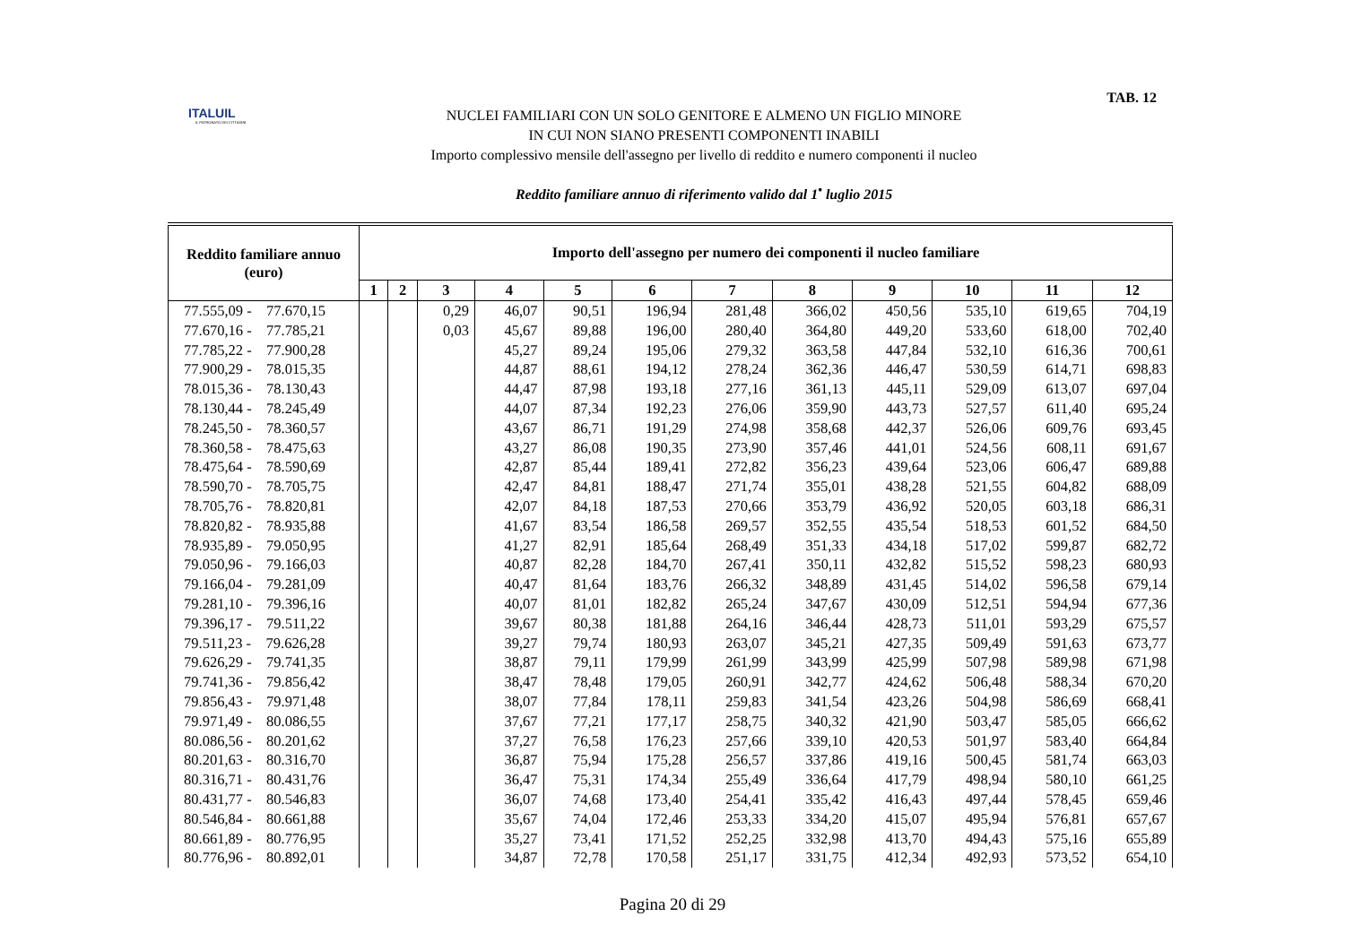ITALUIL
IL PATRONATO DEI CITTADINI
TAB. 12
NUCLEI FAMILIARI CON UN SOLO GENITORE E ALMENO UN FIGLIO MINORE
IN CUI NON SIANO PRESENTI COMPONENTI INABILI
Importo complessivo mensile dell'assegno per livello di reddito e numero componenti il nucleo
Reddito familiare annuo di riferimento valido dal 1<sup>•</sup> luglio 2015
| Reddito familiare annuo (euro) | Importo dell'assegno per numero dei componenti il nucleo familiare | | | | | | | | | | | |
| --- | --- | --- | --- | --- | --- | --- | --- | --- | --- | --- | --- | --- |
| | 1 | 2 | 3 | 4 | 5 | 6 | 7 | 8 | 9 | 10 | 11 | 12 |
| 77.555,09 - 77.670,15 | | | 0,29 | 46,07 | 90,51 | 196,94 | 281,48 | 366,02 | 450,56 | 535,10 | 619,65 | 704,19 |
| 77.670,16 - 77.785,21 | | | 0,03 | 45,67 | 89,88 | 196,00 | 280,40 | 364,80 | 449,20 | 533,60 | 618,00 | 702,40 |
| 77.785,22 - 77.900,28 | | | | 45,27 | 89,24 | 195,06 | 279,32 | 363,58 | 447,84 | 532,10 | 616,36 | 700,61 |
| 77.900,29 - 78.015,35 | | | | 44,87 | 88,61 | 194,12 | 278,24 | 362,36 | 446,47 | 530,59 | 614,71 | 698,83 |
| 78.015,36 - 78.130,43 | | | | 44,47 | 87,98 | 193,18 | 277,16 | 361,13 | 445,11 | 529,09 | 613,07 | 697,04 |
| 78.130,44 - 78.245,49 | | | | 44,07 | 87,34 | 192,23 | 276,06 | 359,90 | 443,73 | 527,57 | 611,40 | 695,24 |
| 78.245,50 - 78.360,57 | | | | 43,67 | 86,71 | 191,29 | 274,98 | 358,68 | 442,37 | 526,06 | 609,76 | 693,45 |
| 78.360,58 - 78.475,63 | | | | 43,27 | 86,08 | 190,35 | 273,90 | 357,46 | 441,01 | 524,56 | 608,11 | 691,67 |
| 78.475,64 - 78.590,69 | | | | 42,87 | 85,44 | 189,41 | 272,82 | 356,23 | 439,64 | 523,06 | 606,47 | 689,88 |
| 78.590,70 - 78.705,75 | | | | 42,47 | 84,81 | 188,47 | 271,74 | 355,01 | 438,28 | 521,55 | 604,82 | 688,09 |
| 78.705,76 - 78.820,81 | | | | 42,07 | 84,18 | 187,53 | 270,66 | 353,79 | 436,92 | 520,05 | 603,18 | 686,31 |
| 78.820,82 - 78.935,88 | | | | 41,67 | 83,54 | 186,58 | 269,57 | 352,55 | 435,54 | 518,53 | 601,52 | 684,50 |
| 78.935,89 - 79.050,95 | | | | 41,27 | 82,91 | 185,64 | 268,49 | 351,33 | 434,18 | 517,02 | 599,87 | 682,72 |
| 79.050,96 - 79.166,03 | | | | 40,87 | 82,28 | 184,70 | 267,41 | 350,11 | 432,82 | 515,52 | 598,23 | 680,93 |
| 79.166,04 - 79.281,09 | | | | 40,47 | 81,64 | 183,76 | 266,32 | 348,89 | 431,45 | 514,02 | 596,58 | 679,14 |
| 79.281,10 - 79.396,16 | | | | 40,07 | 81,01 | 182,82 | 265,24 | 347,67 | 430,09 | 512,51 | 594,94 | 677,36 |
| 79.396,17 - 79.511,22 | | | | 39,67 | 80,38 | 181,88 | 264,16 | 346,44 | 428,73 | 511,01 | 593,29 | 675,57 |
| 79.511,23 - 79.626,28 | | | | 39,27 | 79,74 | 180,93 | 263,07 | 345,21 | 427,35 | 509,49 | 591,63 | 673,77 |
| 79.626,29 - 79.741,35 | | | | 38,87 | 79,11 | 179,99 | 261,99 | 343,99 | 425,99 | 507,98 | 589,98 | 671,98 |
| 79.741,36 - 79.856,42 | | | | 38,47 | 78,48 | 179,05 | 260,91 | 342,77 | 424,62 | 506,48 | 588,34 | 670,20 |
| 79.856,43 - 79.971,48 | | | | 38,07 | 77,84 | 178,11 | 259,83 | 341,54 | 423,26 | 504,98 | 586,69 | 668,41 |
| 79.971,49 - 80.086,55 | | | | 37,67 | 77,21 | 177,17 | 258,75 | 340,32 | 421,90 | 503,47 | 585,05 | 666,62 |
| 80.086,56 - 80.201,62 | | | | 37,27 | 76,58 | 176,23 | 257,66 | 339,10 | 420,53 | 501,97 | 583,40 | 664,84 |
| 80.201,63 - 80.316,70 | | | | 36,87 | 75,94 | 175,28 | 256,57 | 337,86 | 419,16 | 500,45 | 581,74 | 663,03 |
| 80.316,71 - 80.431,76 | | | | 36,47 | 75,31 | 174,34 | 255,49 | 336,64 | 417,79 | 498,94 | 580,10 | 661,25 |
| 80.431,77 - 80.546,83 | | | | 36,07 | 74,68 | 173,40 | 254,41 | 335,42 | 416,43 | 497,44 | 578,45 | 659,46 |
| 80.546,84 - 80.661,88 | | | | 35,67 | 74,04 | 172,46 | 253,33 | 334,20 | 415,07 | 495,94 | 576,81 | 657,67 |
| 80.661,89 - 80.776,95 | | | | 35,27 | 73,41 | 171,52 | 252,25 | 332,98 | 413,70 | 494,43 | 575,16 | 655,89 |
| 80.776,96 - 80.892,01 | | | | 34,87 | 72,78 | 170,58 | 251,17 | 331,75 | 412,34 | 492,93 | 573,52 | 654,10 |
Pagina 20 di 29